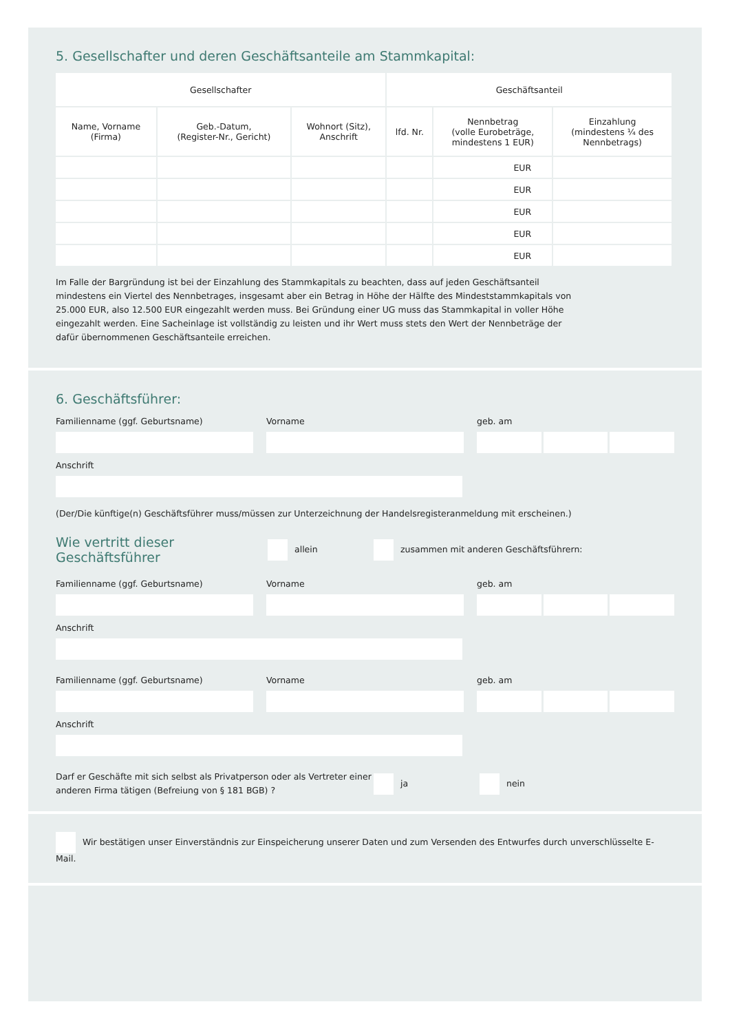5. Gesellschafter und deren Geschäftsanteile am Stammkapital:
| Gesellschafter | | | Geschäftsanteil | | |
| --- | --- | --- | --- | --- | --- |
| Name, Vorname (Firma) | Geb.-Datum, (Register-Nr., Gericht) | Wohnort (Sitz), Anschrift | lfd. Nr. | Nennbetrag (volle Eurobeträge, mindestens 1 EUR) | Einzahlung (mindestens ¼ des Nennbetrags) |
| | | | | EUR | |
| | | | | EUR | |
| | | | | EUR | |
| | | | | EUR | |
| | | | | EUR | |
Im Falle der Bargründung ist bei der Einzahlung des Stammkapitals zu beachten, dass auf jeden Geschäftsanteil mindestens ein Viertel des Nennbetrages, insgesamt aber ein Betrag in Höhe der Hälfte des Mindeststammkapitals von 25.000 EUR, also 12.500 EUR eingezahlt werden muss. Bei Gründung einer UG muss das Stammkapital in voller Höhe eingezahlt werden. Eine Sacheinlage ist vollständig zu leisten und ihr Wert muss stets den Wert der Nennbeträge der dafür übernommenen Geschäftsanteile erreichen.
6. Geschäftsführer:
Familienname (ggf. Geburtsname)
Vorname geb. am
Anschrift
(Der/Die künftige(n) Geschäftsführer muss/müssen zur Unterzeichnung der Handelsregisteranmeldung mit erscheinen.)
Wie vertritt dieser Geschäftsführer allein zusammen mit anderen Geschäftsführern:
Familienname (ggf. Geburtsname)
Vorname geb. am
Anschrift
Familienname (ggf. Geburtsname)
Vorname geb. am
Anschrift
Darf er Geschäfte mit sich selbst als Privatperson oder als Vertreter einer anderen Firma tätigen (Befreiung von § 181 BGB) ? ja nein
Wir bestätigen unser Einverständnis zur Einspeicherung unserer Daten und zum Versenden des Entwurfes durch unverschlüsselte E-Mail.